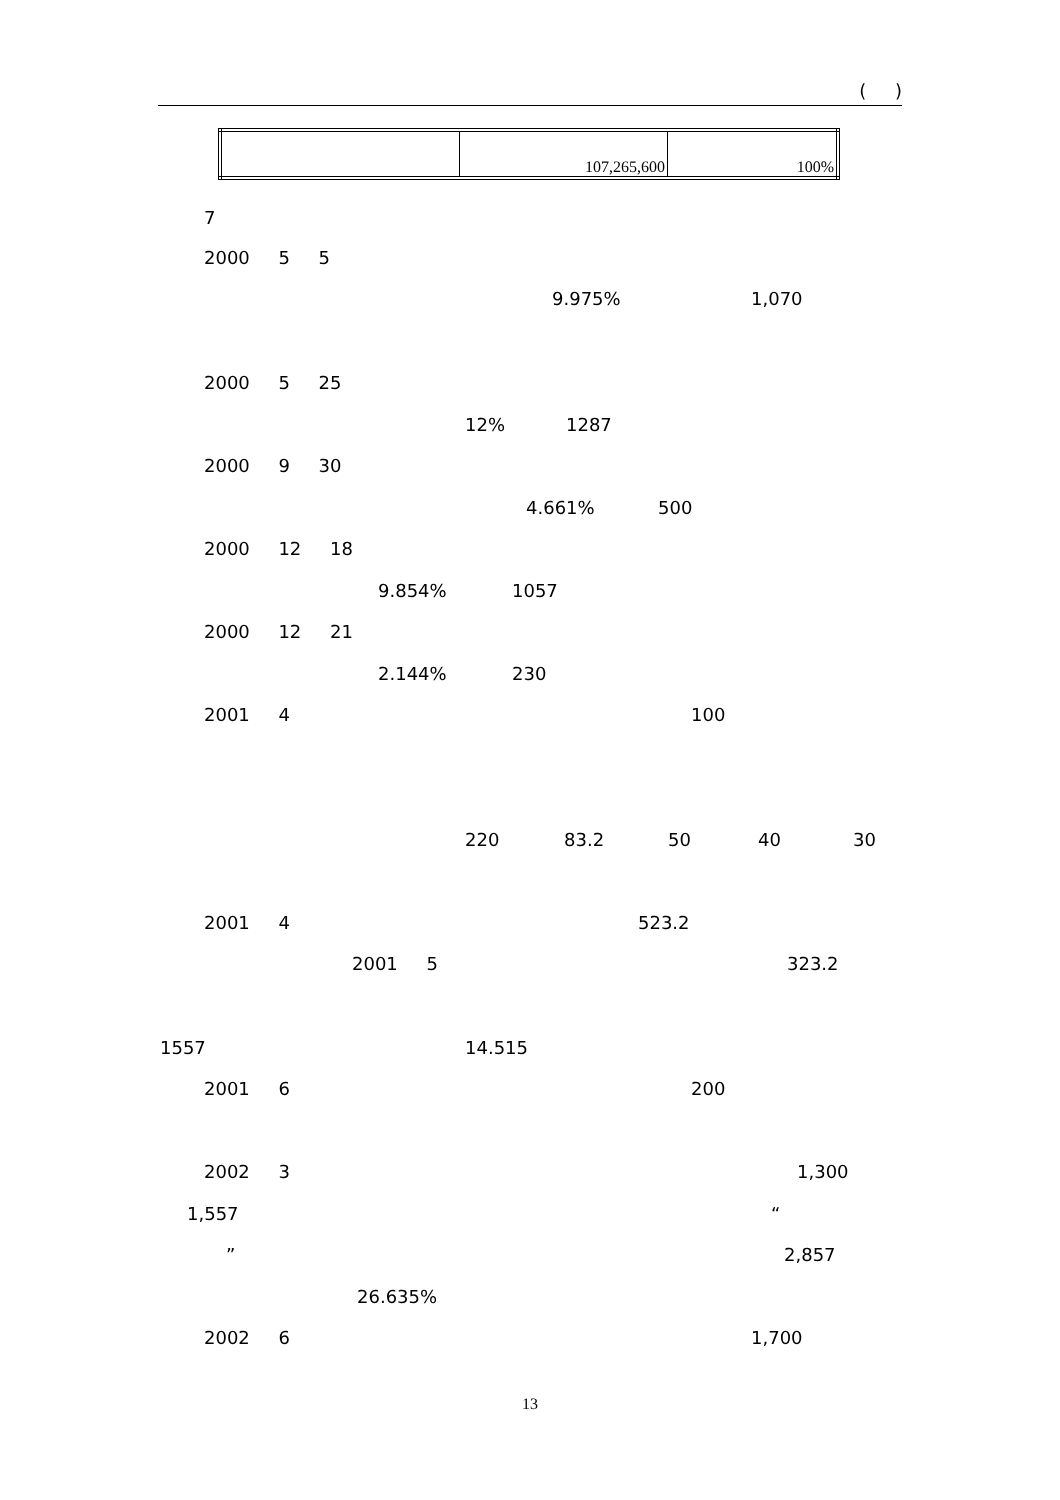( )
| | 107,265,600 | 100% |
7
2000 5 5
9.975%
1,070
2000 5 25
12%
1287
2000 9 30
4.661%
500
2000 12 18
9.854%
1057
2000 12 21
2.144%
230
2001 4
100
220
83.2
50
40
30
2001 4
523.2
2001 5
323.2
1557
14.515
2001 6
200
2002 3
1,300
1,557
“
”
2,857
26.635%
2002 6
1,700
13